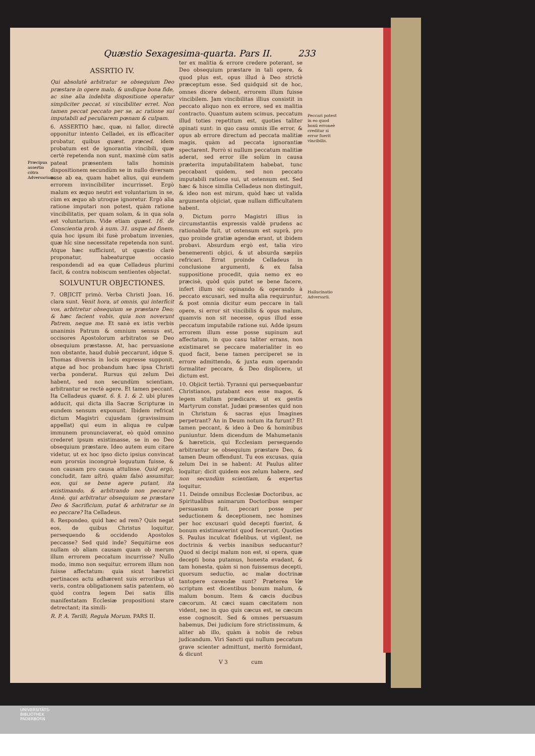Quæstio Sexagesima-quarta. Pars II. 233
Præcipua assertio cōtra Adversarium.
ASSRTIO IV.
Qui absolutè arbitratur se obsequium Deo præstare in opere malo, & undique bona fide, ac sine alia indebita dispositione operatur simpliciter peccat, si vincibiliter erret. Non tamen peccat peccato per se, ac ratione sui imputabili ad peculiarem pœnam & culpam.
6. ASSERTIO hæc, quæ, ni fallor, directè opponitur intento Celladei, ex iis efficaciter probatur, quibus quæst. præced. idem probatum est de ignorantia vincibili, quæ certè repetenda non sunt, maximè cùm satis pateat præsentem talis hominis dispositionem secundùm se in nullo diversam esse ab ea, quam habet alius, qui eundem errorem invincibiliter incurrisset. Ergò malum ex æquo neutri est voluntarium in se, cùm ex æquo ab utroque ignoretur. Ergò alia ratione imputari non potest, quàm ratione vincibilitatis, per quam solam, & in qua sola est voluntarium. Vide etiam quæst. 16. de Conscientia prob. à num. 31. usque ad finem, quia hoc ipsum ibi fusè probatum invenies, quæ hîc sine necessitate repetenda non sunt. Atque hæc sufficiunt, ut quæstio clarè proponatur, habeaturque occasio respondendi ad ea quæ Celladeus plurimi facit, & contra nobiscum sentientes objectat.
SOLVUNTUR OBJECTIONES.
7. OBJICIT primò. Verba Christi Joan. 16. clara sunt. Venit hora, ut omnis, qui interficit vos, arbitretur obsequium se præstare Deo; & hæc facient vobis, quia non noverunt Patrem, neque me. Et sanè ex istis verbis unanimis Patrum & omnium sensus est, occisores Apostolorum arbitratos se Deo obsequium præstasse. At, hac persuasione non obstante, haud dubiè peccarunt, idque S. Thomas diversis in locis expresse supponit, atque ad hoc probandum hæc ipsa Christi verba ponderat. Rursus qui zelum Dei habent, sed non secundùm scientiam, arbitrantur se rectè agere. Et tamen peccant. Ita Celladeus quæst. 6. §. 1. & 2. ubi plures adducit, qui dicta illa Sacræ Scripturæ in eundem sensum exponunt. Ibidem refricat dictum Magistri cujusdam (gravissimum appellat) qui eum in aliqua re culpæ immunem pronunciaverat, eò quòd omnino crederet ipsum existimasse, se in eo Deo obsequium præstare. Ideo autem eum citare videtur, ut ex hoc ipso dicto ipsius convincat eum prorsùs incongruè loquutum fuisse, & non causam pro causa attulisse. Quid ergò, concludit, tam ultrò, quàm falsò assumitur, eos, qui se bene agere putant, ita existimando, & arbitrando non peccare? Annè, qui arbitratur obsequium se præstare Deo & Sacrificium, putat & arbitratur se in eo peccare? Ita Celladeus.
8. Respondeo, quid hæc ad rem? Quis negat eos, de quibus Christus loquitur, persequendo & occidendo Apostolos peccasse? Sed quid inde? Sequitúrne eos nullam ob aliam causam quam ob merum illum errorem peccatum incurrisse? Nullo modo, immo non sequitur, errorem illum non fuisse affectatum: quia sicut hæretici pertinaces actu adhærent suis erroribus ut veris, contra obligationem satis patentem, eò quòd contra legem Dei satis illis manifestatam Ecclesiæ propositioni stare detrectant; ita simili-
R. P. A. Terilli, Regula Morum. PARS II.
ter ex malitia & errore credere poterant, se Deo obsequium præstare in tali opere, & quod plus est, opus illud à Deo strictè præceptum esse. Sed quidquid sit de hoc, omnes dicere debent, errorem illum fuisse vincibilem. Jam vincibilitas illius consistit in peccato aliquo non ex errore, sed ex malitia contracto. Quantum autem scimus, peccatum illud toties repetitum est, quoties taliter opinati sunt: in quo casu omnis ille error, & opus ab errore directum ad peccata malitiæ magis, quàm ad peccata ignorantiæ spectarent. Porrò si nullum peccatum malitiæ aderat, sed error ille solùm in causa præterita imputabilitatem habebat, tunc peccabant quidem, sed non peccato imputabili ratione sui, ut ostensum est. Sed hæc & hisce similia Celladeus non distinguit, & ideo non est mirum, quòd hæc ut valida argumenta objiciat, quæ nullam difficultatem habent.
9. Dictum porro Magistri illius in circumstantiis expressis valdè prudens ac rationabile fuit, ut ostensum est suprà, pro quo proinde gratiæ agendæ erant, ut ibidem probavi. Absurdum ergò est, talia viro benemerenti objici, & ut absurda sæpiùs refricari. Errat proinde Celladeus in conclusione argumenti, & ex falsa suppositione procedit, quia nemo ex eo præcisè, quòd quis putet se bene facere, infert illum sic opinando & operando à peccato excusari, sed multa alia requiruntur, & post omnia dicitur eum peccare in tali opere, si error sit vincibilis & opus malum, quamvis non sit necesse, opus illud esse peccatum imputabile ratione sui. Adde ipsum errorem illum esse posse supinum aut affectatum, in quo casu taliter errans, non existimaret se peccare materialiter in eo quod facit, bene tamen perciperet se in errore admittendo, & juxta eum operando formaliter peccare, & Deo displicere, ut dictum est.
10. Objicit tertiò. Tyranni qui persequebantur Christianos, putabant eos esse magos, & legem stultam prædicare, ut ex gestis Martyrum constat. Judæi præsentes quid non in Christum & sacras ejus Imagines perpetrant? An in Deum notum ita furunt? Et tamen peccant, & ideo à Deo & hominibus puniuntur. Idem dicendum de Mahumetanis & hæreticis, qui Ecclesiam persequendo arbitrantur se obsequium præstare Deo, & tamen Deum offendunt. Tu eos excusas, quia zelum Dei in se habent: At Paulus aliter loquitur; dicit quidem eos zelum habere, sed non secundùm scientiam, & expertus loquitur.
11. Deinde omnibus Ecclesiæ Doctoribus, ac Spiritualibus animarum Doctoribus semper persuasum fuit, peccari posse per seductionem & deceptionem, nec homines per hoc excusari quòd decepti fuerint, & bonum existimaverint quod fecerunt. Quoties S. Paulus inculcat fidelibus, ut vigilent, ne doctrinis & verbis inanibus seducantur? Quod si decipi malum non est, si opera, quæ decepti bona putamus, honesta evadant, & tam honesta, quàm si non fuissemus decepti, quorsum seductio, ac malæ doctrinæ tantopere cavendæ sunt? Præterea Væ scriptum est dicentibus bonum malum, & malum bonum. Item & cæcis ducibus cæcorum. At cæci suam cæcitatem non vident, nec in quo quis cæcus est, se cæcum esse cognoscit. Sed & omnes persuasum habemus, Dei judicium fore strictissimum, & aliter ab illo, quàm à nobis de rebus judicandum. Viri Sancti qui nullum peccatum grave scienter admittunt, meritò formidant, & dicunt
V 3 cum
Peccari potest in eo quod bonū erroneè creditur si error fuerit vincibilis.
Hallucinatio Adversarii.
UNIVERSITÄTS-
BIBLIOTHEK
PADERBORN